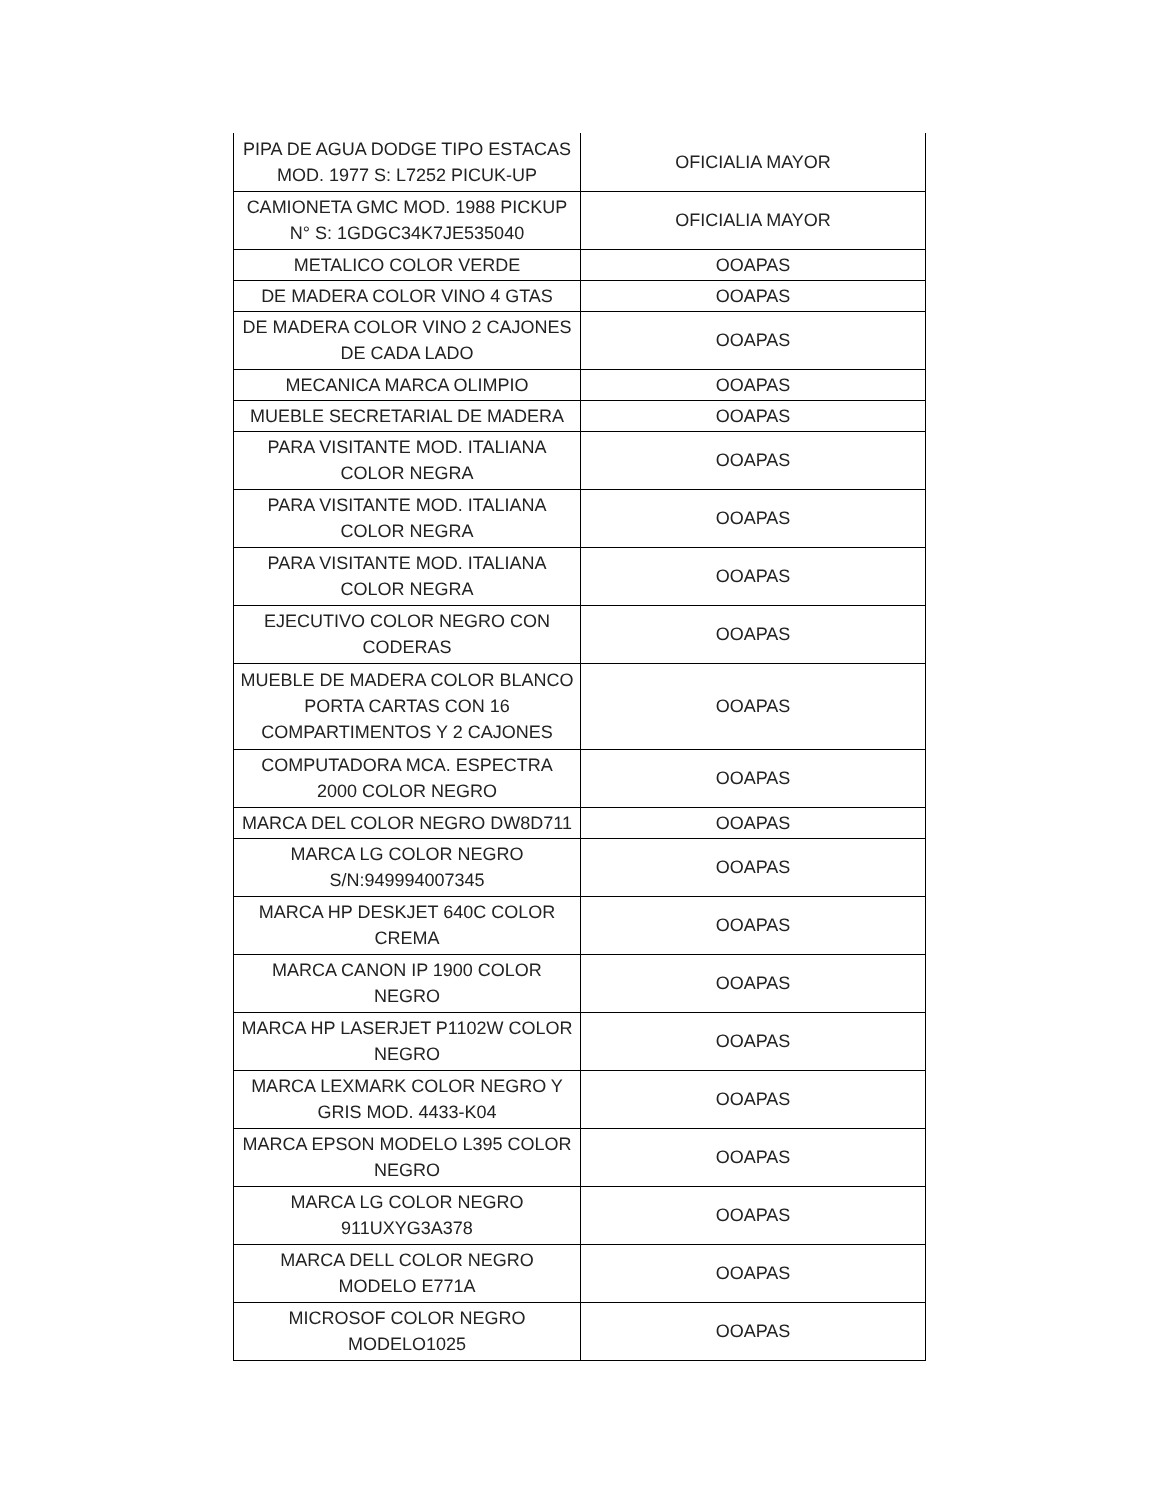| PIPA DE AGUA DODGE TIPO ESTACAS MOD. 1977 S: L7252 PICUK-UP | OFICIALIA MAYOR |
| CAMIONETA GMC MOD. 1988 PICKUP N° S: 1GDGC34K7JE535040 | OFICIALIA MAYOR |
| METALICO COLOR VERDE | OOAPAS |
| DE MADERA COLOR VINO 4 GTAS | OOAPAS |
| DE MADERA COLOR VINO 2 CAJONES DE CADA LADO | OOAPAS |
| MECANICA MARCA OLIMPIO | OOAPAS |
| MUEBLE SECRETARIAL DE MADERA | OOAPAS |
| PARA VISITANTE MOD. ITALIANA COLOR NEGRA | OOAPAS |
| PARA VISITANTE MOD. ITALIANA COLOR NEGRA | OOAPAS |
| PARA VISITANTE MOD. ITALIANA COLOR NEGRA | OOAPAS |
| EJECUTIVO COLOR NEGRO CON CODERAS | OOAPAS |
| MUEBLE DE MADERA COLOR BLANCO PORTA CARTAS CON 16 COMPARTIMENTOS Y 2 CAJONES | OOAPAS |
| COMPUTADORA MCA. ESPECTRA 2000 COLOR NEGRO | OOAPAS |
| MARCA DEL COLOR NEGRO DW8D711 | OOAPAS |
| MARCA LG COLOR NEGRO S/N:949994007345 | OOAPAS |
| MARCA HP DESKJET 640C COLOR CREMA | OOAPAS |
| MARCA CANON IP 1900 COLOR NEGRO | OOAPAS |
| MARCA HP LASERJET P1102W COLOR NEGRO | OOAPAS |
| MARCA LEXMARK COLOR NEGRO Y GRIS MOD. 4433-K04 | OOAPAS |
| MARCA EPSON MODELO L395 COLOR NEGRO | OOAPAS |
| MARCA LG COLOR NEGRO 911UXYG3A378 | OOAPAS |
| MARCA DELL COLOR NEGRO MODELO E771A | OOAPAS |
| MICROSOF COLOR NEGRO MODELO1025 | OOAPAS |